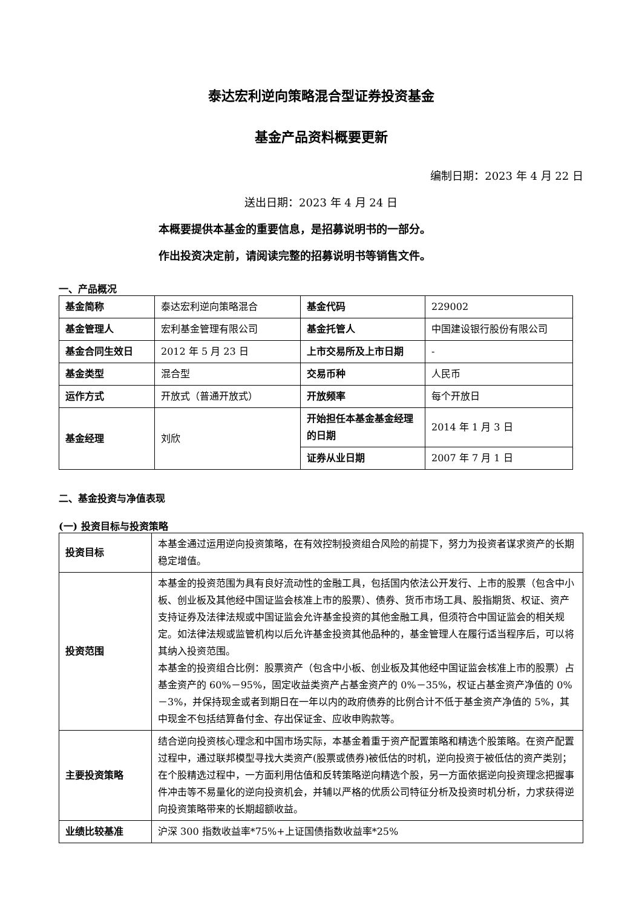泰达宏利逆向策略混合型证券投资基金
基金产品资料概要更新
编制日期：2023 年 4 月 22 日
送出日期：2023 年 4 月 24 日
本概要提供本基金的重要信息，是招募说明书的一部分。
作出投资决定前，请阅读完整的招募说明书等销售文件。
一、产品概况
| 基金简称 | 泰达宏利逆向策略混合 | 基金代码 | 229002 |
| 基金管理人 | 宏利基金管理有限公司 | 基金托管人 | 中国建设银行股份有限公司 |
| 基金合同生效日 | 2012 年 5 月 23 日 | 上市交易所及上市日期 | - |
| 基金类型 | 混合型 | 交易币种 | 人民币 |
| 运作方式 | 开放式（普通开放式） | 开放频率 | 每个开放日 |
| 基金经理 | 刘欣 | 开始担任本基金基金经理的日期 | 2014 年 1 月 3 日 |
| | | 证券从业日期 | 2007 年 7 月 1 日 |
二、基金投资与净值表现
(一) 投资目标与投资策略
| 投资目标 | 本基金通过运用逆向投资策略，在有效控制投资组合风险的前提下，努力为投资者谋求资产的长期稳定增值。 |
| 投资范围 | 本基金的投资范围为具有良好流动性的金融工具，包括国内依法公开发行、上市的股票（包含中小板、创业板及其他经中国证监会核准上市的股票）、债券、货币市场工具、股指期货、权证、资产支持证券及法律法规或中国证监会允许基金投资的其他金融工具，但须符合中国证监会的相关规定。如法律法规或监管机构以后允许基金投资其他品种的，基金管理人在履行适当程序后，可以将其纳入投资范围。 本基金的投资组合比例：股票资产（包含中小板、创业板及其他经中国证监会核准上市的股票）占基金资产的 60%－95%，固定收益类资产占基金资产的 0%－35%，权证占基金资产净值的 0%－3%，并保持现金或者到期日在一年以内的政府债券的比例合计不低于基金资产净值的 5%，其中现金不包括结算备付金、存出保证金、应收申购款等。 |
| 主要投资策略 | 结合逆向投资核心理念和中国市场实际，本基金着重于资产配置策略和精选个股策略。在资产配置过程中，通过联邦模型寻找大类资产(股票或债券)被低估的时机，逆向投资于被低估的资产类别；在个股精选过程中，一方面利用估值和反转策略逆向精选个股，另一方面依据逆向投资理念把握事件冲击等不易量化的逆向投资机会，并辅以严格的优质公司特征分析及投资时机分析，力求获得逆向投资策略带来的长期超额收益。 |
| 业绩比较基准 | 沪深 300 指数收益率*75%+上证国债指数收益率*25% |